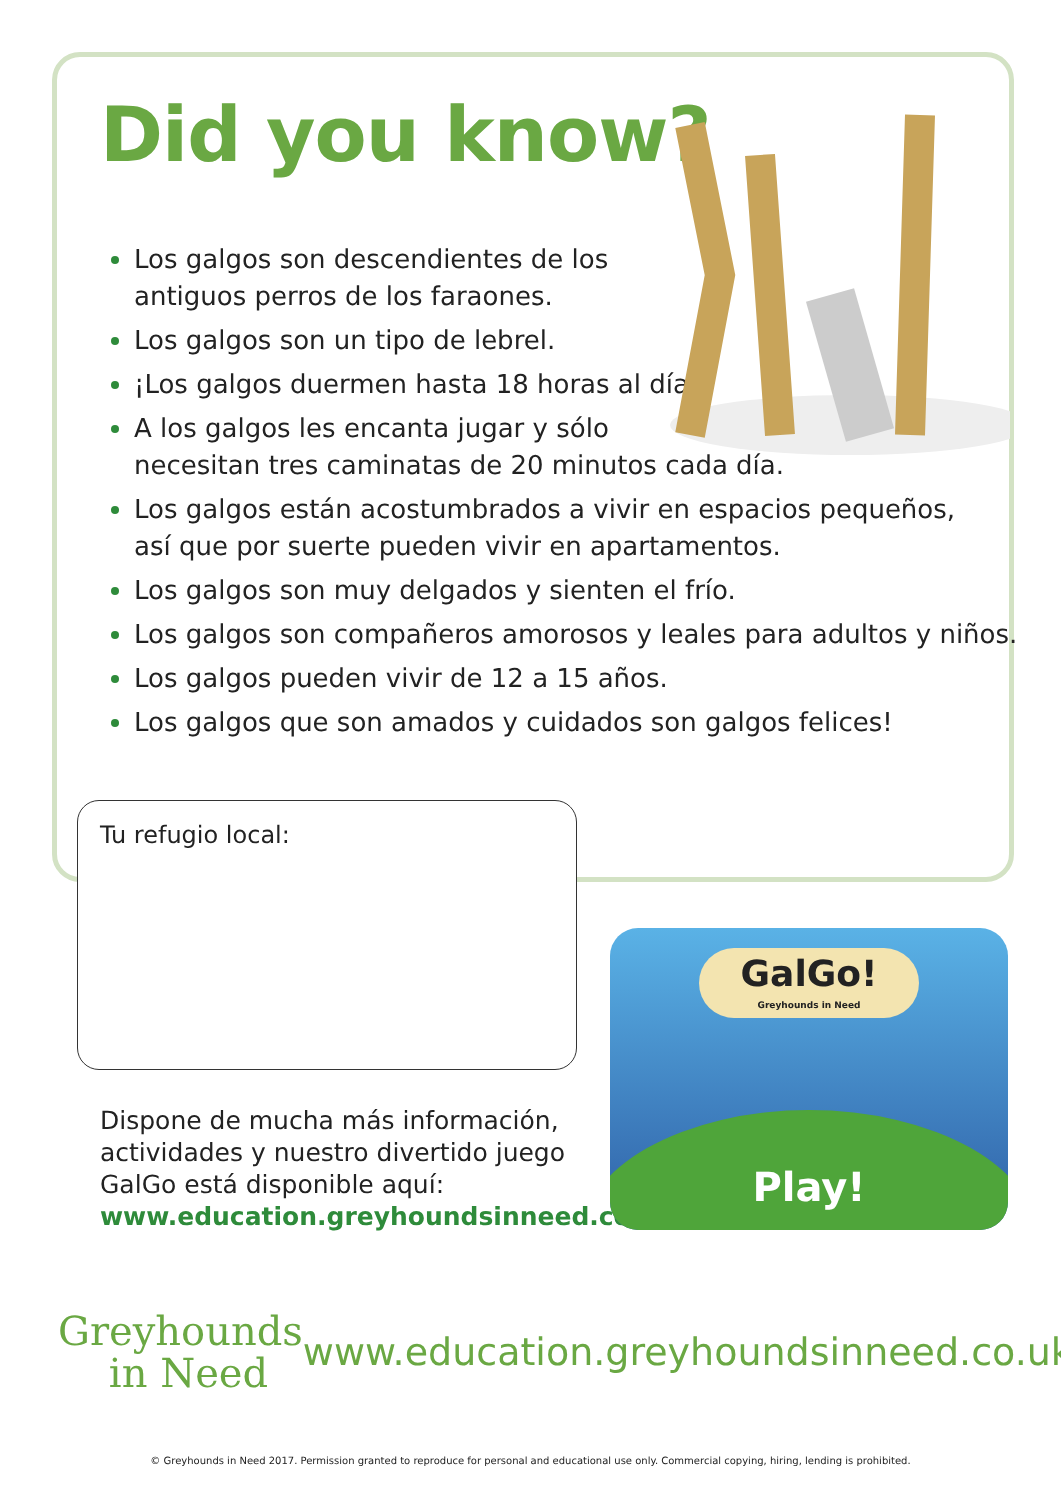Did you know?
Los galgos son descendientes de los
antiguos perros de los faraones.
Los galgos son un tipo de lebrel.
¡Los galgos duermen hasta 18 horas al día!
A los galgos les encanta jugar y sólo
necesitan tres caminatas de 20 minutos cada día.
Los galgos están acostumbrados a vivir en espacios pequeños,
así que por suerte pueden vivir en apartamentos.
Los galgos son muy delgados y sienten el frío.
Los galgos son compañeros amorosos y leales para adultos y niños.
Los galgos pueden vivir de 12 a 15 años.
Los galgos que son amados y cuidados son galgos felices!
Tu refugio local:
Dispone de mucha más información, actividades y nuestro divertido juego GalGo está disponible aquí:
www.education.greyhoundsinneed.co.uk
GalGo!
Greyhounds in Need
Play!
Greyhounds
in Need
www.education.greyhoundsinneed.co.uk
© Greyhounds in Need 2017. Permission granted to reproduce for personal and educational use only. Commercial copying, hiring, lending is prohibited.